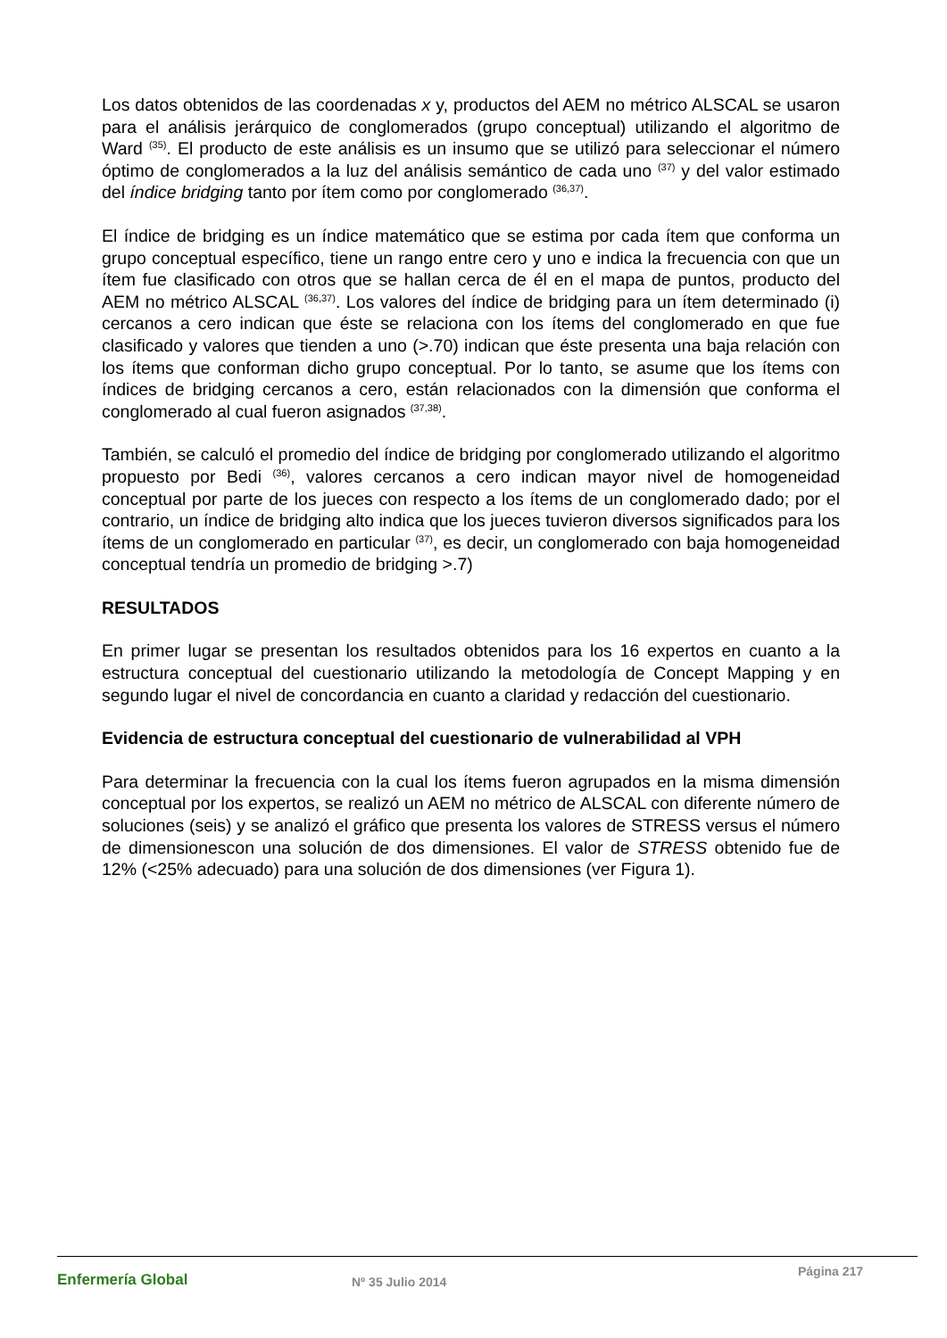Los datos obtenidos de las coordenadas x y, productos del AEM no métrico ALSCAL se usaron para el análisis jerárquico de conglomerados (grupo conceptual) utilizando el algoritmo de Ward <sup>(35)</sup>. El producto de este análisis es un insumo que se utilizó para seleccionar el número óptimo de conglomerados a la luz del análisis semántico de cada uno <sup>(37)</sup> y del valor estimado del índice bridging tanto por ítem como por conglomerado <sup>(36,37)</sup>.
El índice de bridging es un índice matemático que se estima por cada ítem que conforma un grupo conceptual específico, tiene un rango entre cero y uno e indica la frecuencia con que un ítem fue clasificado con otros que se hallan cerca de él en el mapa de puntos, producto del AEM no métrico ALSCAL <sup>(36,37)</sup>. Los valores del índice de bridging para un ítem determinado (i) cercanos a cero indican que éste se relaciona con los ítems del conglomerado en que fue clasificado y valores que tienden a uno (>.70) indican que éste presenta una baja relación con los ítems que conforman dicho grupo conceptual. Por lo tanto, se asume que los ítems con índices de bridging cercanos a cero, están relacionados con la dimensión que conforma el conglomerado al cual fueron asignados <sup>(37,38)</sup>.
También, se calculó el promedio del índice de bridging por conglomerado utilizando el algoritmo propuesto por Bedi <sup>(36)</sup>, valores cercanos a cero indican mayor nivel de homogeneidad conceptual por parte de los jueces con respecto a los ítems de un conglomerado dado; por el contrario, un índice de bridging alto indica que los jueces tuvieron diversos significados para los ítems de un conglomerado en particular <sup>(37)</sup>, es decir, un conglomerado con baja homogeneidad conceptual tendría un promedio de bridging >.7)
RESULTADOS
En primer lugar se presentan los resultados obtenidos para los 16 expertos en cuanto a la estructura conceptual del cuestionario utilizando la metodología de Concept Mapping y en segundo lugar el nivel de concordancia en cuanto a claridad y redacción del cuestionario.
Evidencia de estructura conceptual del cuestionario de vulnerabilidad al VPH
Para determinar la frecuencia con la cual los ítems fueron agrupados en la misma dimensión conceptual por los expertos, se realizó un AEM no métrico de ALSCAL con diferente número de soluciones (seis) y se analizó el gráfico que presenta los valores de STRESS versus el número de dimensionescon una solución de dos dimensiones. El valor de STRESS obtenido fue de 12% (<25% adecuado) para una solución de dos dimensiones (ver Figura 1).
Enfermería Global
Nº 35 Julio 2014
Página 217